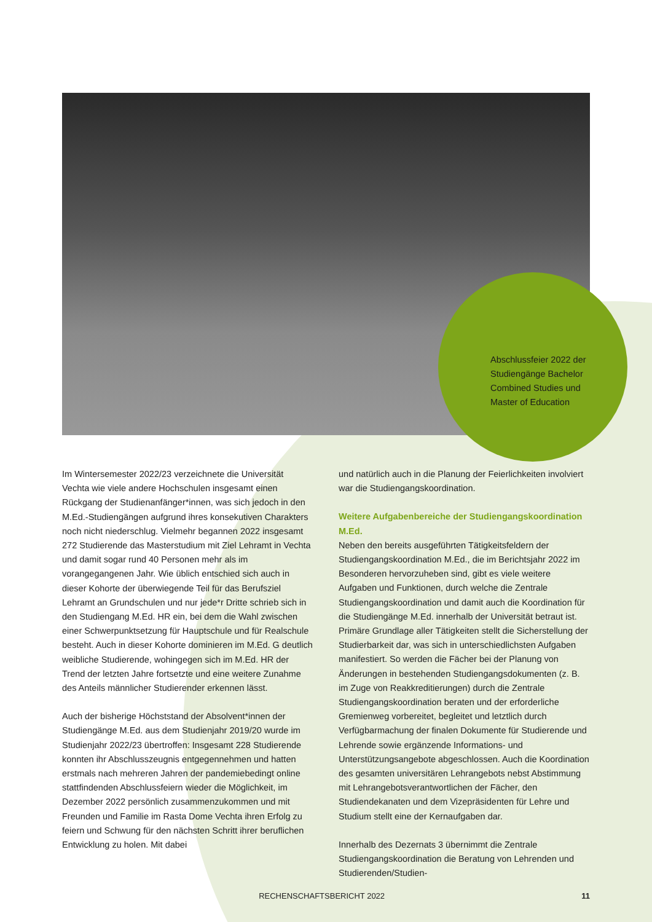Abschlussfeier 2022 der
Studiengänge Bachelor
Combined Studies und
Master of Education
Im Wintersemester 2022/23 verzeichnete die Universität Vechta wie viele andere Hochschulen insgesamt einen Rückgang der Studienanfänger*innen, was sich jedoch in den M.Ed.-Studiengängen aufgrund ihres konsekutiven Charakters noch nicht niederschlug. Vielmehr begannen 2022 insgesamt 272 Studierende das Masterstudium mit Ziel Lehramt in Vechta und damit sogar rund 40 Personen mehr als im vorangegangenen Jahr. Wie üblich entschied sich auch in dieser Kohorte der überwiegende Teil für das Berufsziel Lehramt an Grundschulen und nur jede*r Dritte schrieb sich in den Studiengang M.Ed. HR ein, bei dem die Wahl zwischen einer Schwerpunktsetzung für Hauptschule und für Realschule besteht. Auch in dieser Kohorte dominieren im M.Ed. G deutlich weibliche Studierende, wohingegen sich im M.Ed. HR der Trend der letzten Jahre fortsetzte und eine weitere Zunahme des Anteils männlicher Studierender erkennen lässt.
Auch der bisherige Höchststand der Absolvent*innen der Studiengänge M.Ed. aus dem Studienjahr 2019/20 wurde im Studienjahr 2022/23 übertroffen: Insgesamt 228 Studierende konnten ihr Abschlusszeugnis entgegennehmen und hatten erstmals nach mehreren Jahren der pandemiebedingt online stattfindenden Abschlussfeiern wieder die Möglichkeit, im Dezember 2022 persönlich zusammenzukommen und mit Freunden und Familie im Rasta Dome Vechta ihren Erfolg zu feiern und Schwung für den nächsten Schritt ihrer beruflichen Entwicklung zu holen. Mit dabei
und natürlich auch in die Planung der Feierlichkeiten involviert war die Studiengangskoordination.
Weitere Aufgabenbereiche der Studiengangskoordination M.Ed.
Neben den bereits ausgeführten Tätigkeitsfeldern der Studiengangskoordination M.Ed., die im Berichtsjahr 2022 im Besonderen hervorzuheben sind, gibt es viele weitere Aufgaben und Funktionen, durch welche die Zentrale Studiengangskoordination und damit auch die Koordination für die Studiengänge M.Ed. innerhalb der Universität betraut ist. Primäre Grundlage aller Tätigkeiten stellt die Sicherstellung der Studierbarkeit dar, was sich in unterschiedlichsten Aufgaben manifestiert. So werden die Fächer bei der Planung von Änderungen in bestehenden Studiengangsdokumenten (z. B. im Zuge von Reakkreditierungen) durch die Zentrale Studiengangskoordination beraten und der erforderliche Gremienweg vorbereitet, begleitet und letztlich durch Verfügbarmachung der finalen Dokumente für Studierende und Lehrende sowie ergänzende Informations- und Unterstützungsangebote abgeschlossen. Auch die Koordination des gesamten universitären Lehrangebots nebst Abstimmung mit Lehrangebotsverantwortlichen der Fächer, den Studiendekanaten und dem Vizepräsidenten für Lehre und Studium stellt eine der Kernaufgaben dar.
Innerhalb des Dezernats 3 übernimmt die Zentrale Studiengangskoordination die Beratung von Lehrenden und Studierenden/Studien-
RECHENSCHAFTSBERICHT 2022 11